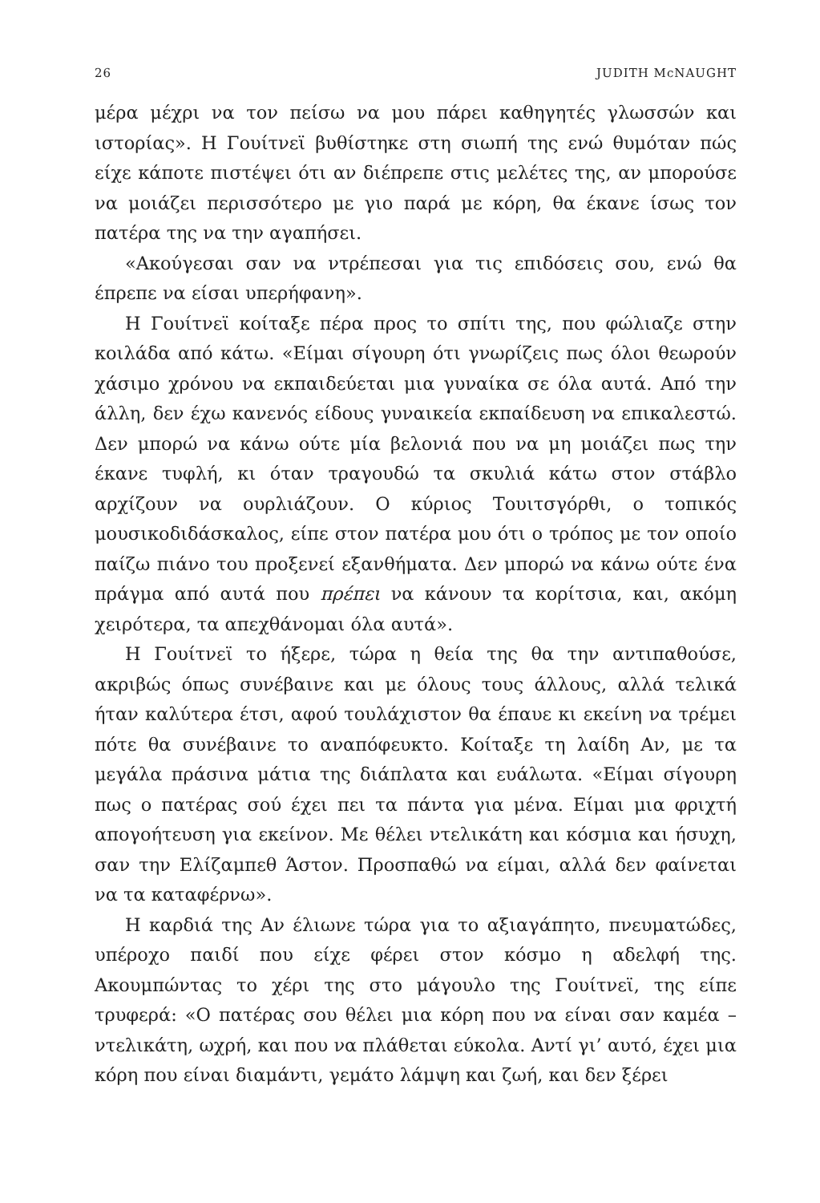26 JUDITH McNAUGHT
μέρα μέχρι να τον πείσω να μου πάρει καθηγητές γλωσσών και ιστορίας». Η Γουίτνεϊ βυθίστηκε στη σιωπή της ενώ θυμόταν πώς είχε κάποτε πιστέψει ότι αν διέπρεπε στις μελέτες της, αν μπορούσε να μοιάζει περισσότερο με γιο παρά με κόρη, θα έκανε ίσως τον πατέρα της να την αγαπήσει.
«Ακούγεσαι σαν να ντρέπεσαι για τις επιδόσεις σου, ενώ θα έπρεπε να είσαι υπερήφανη».
Η Γουίτνεϊ κοίταξε πέρα προς το σπίτι της, που φώλιαζε στην κοιλάδα από κάτω. «Είμαι σίγουρη ότι γνωρίζεις πως όλοι θεωρούν χάσιμο χρόνου να εκπαιδεύεται μια γυναίκα σε όλα αυτά. Από την άλλη, δεν έχω κανενός είδους γυναικεία εκπαίδευση να επικαλεστώ. Δεν μπορώ να κάνω ούτε μία βελονιά που να μη μοιάζει πως την έκανε τυφλή, κι όταν τραγουδώ τα σκυλιά κάτω στον στάβλο αρχίζουν να ουρλιάζουν. Ο κύριος Τουιτσγόρθι, ο τοπικός μουσικοδιδάσκαλος, είπε στον πατέρα μου ότι ο τρόπος με τον οποίο παίζω πιάνο του προξενεί εξανθήματα. Δεν μπορώ να κάνω ούτε ένα πράγμα από αυτά που πρέπει να κάνουν τα κορίτσια, και, ακόμη χειρότερα, τα απεχθάνομαι όλα αυτά».
Η Γουίτνεϊ το ήξερε, τώρα η θεία της θα την αντιπαθούσε, ακριβώς όπως συνέβαινε και με όλους τους άλλους, αλλά τελικά ήταν καλύτερα έτσι, αφού τουλάχιστον θα έπαυε κι εκείνη να τρέμει πότε θα συνέβαινε το αναπόφευκτο. Κοίταξε τη λαίδη Αν, με τα μεγάλα πράσινα μάτια της διάπλατα και ευάλωτα. «Είμαι σίγουρη πως ο πατέρας σού έχει πει τα πάντα για μένα. Είμαι μια φριχτή απογοήτευση για εκείνον. Με θέλει ντελικάτη και κόσμια και ήσυχη, σαν την Ελίζαμπεθ Άστον. Προσπαθώ να είμαι, αλλά δεν φαίνεται να τα καταφέρνω».
Η καρδιά της Αν έλιωνε τώρα για το αξιαγάπητο, πνευματώδες, υπέροχο παιδί που είχε φέρει στον κόσμο η αδελφή της. Ακουμπώντας το χέρι της στο μάγουλο της Γουίτνεϊ, της είπε τρυφερά: «Ο πατέρας σου θέλει μια κόρη που να είναι σαν καμέα – ντελικάτη, ωχρή, και που να πλάθεται εύκολα. Αντί γι’ αυτό, έχει μια κόρη που είναι διαμάντι, γεμάτο λάμψη και ζωή, και δεν ξέρει